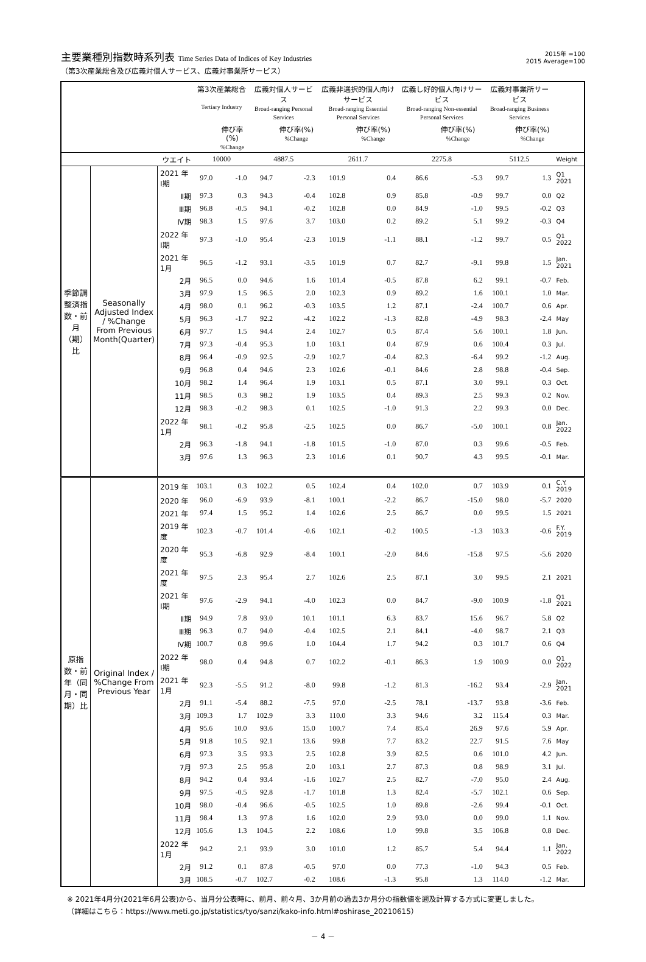主要業種別指数時系列表 Time Series Data of Indices of Key Industries
（第3次産業総合及び広義対個人サービス、広義対事業所サービス）
2015年 =100
2015 Average=100
| | | | 第3次産業総合 Tertiary Industry | | 広義対個人サービス Broad-ranging Personal Services | | 広義非選択的個人向けサービス Broad-ranging Essential Personal Services | | 広義し好的個人向けサービス Broad-ranging Non-essential Personal Services | | 広義対事業所サービス Broad-ranging Business Services | | |
| --- | --- | --- | --- | --- | --- | --- | --- | --- | --- | --- | --- | --- | --- |
| | | | | 伸び率(%) %Change | | 伸び率(%) %Change | | 伸び率(%) %Change | | 伸び率(%) %Change | | 伸び率(%) %Change | |
| ウエイト | | | 10000 | | 4887.5 | | 2611.7 | | 2275.8 | | 5112.5 | | Weight |
| 季節調整済指数・前月（期）比 | Seasonally Adjusted Index / %Change From Previous Month(Quarter) | 2021 年 Ⅰ期 | 97.0 | -1.0 | 94.7 | -2.3 | 101.9 | 0.4 | 86.6 | -5.3 | 99.7 | 1.3 | Q1 2021 |
| | | Ⅱ期 | 97.3 | 0.3 | 94.3 | -0.4 | 102.8 | 0.9 | 85.8 | -0.9 | 99.7 | 0.0 | Q2 |
| | | Ⅲ期 | 96.8 | -0.5 | 94.1 | -0.2 | 102.8 | 0.0 | 84.9 | -1.0 | 99.5 | -0.2 | Q3 |
| | | Ⅳ期 | 98.3 | 1.5 | 97.6 | 3.7 | 103.0 | 0.2 | 89.2 | 5.1 | 99.2 | -0.3 | Q4 |
| | | 2022 年 Ⅰ期 | 97.3 | -1.0 | 95.4 | -2.3 | 101.9 | -1.1 | 88.1 | -1.2 | 99.7 | 0.5 | Q1 2022 |
| | | 2021 年 1月 | 96.5 | -1.2 | 93.1 | -3.5 | 101.9 | 0.7 | 82.7 | -9.1 | 99.8 | 1.5 | Jan. 2021 |
| | | 2月 | 96.5 | 0.0 | 94.6 | 1.6 | 101.4 | -0.5 | 87.8 | 6.2 | 99.1 | -0.7 | Feb. |
| | | 3月 | 97.9 | 1.5 | 96.5 | 2.0 | 102.3 | 0.9 | 89.2 | 1.6 | 100.1 | 1.0 | Mar. |
| | | 4月 | 98.0 | 0.1 | 96.2 | -0.3 | 103.5 | 1.2 | 87.1 | -2.4 | 100.7 | 0.6 | Apr. |
| | | 5月 | 96.3 | -1.7 | 92.2 | -4.2 | 102.2 | -1.3 | 82.8 | -4.9 | 98.3 | -2.4 | May |
| | | 6月 | 97.7 | 1.5 | 94.4 | 2.4 | 102.7 | 0.5 | 87.4 | 5.6 | 100.1 | 1.8 | Jun. |
| | | 7月 | 97.3 | -0.4 | 95.3 | 1.0 | 103.1 | 0.4 | 87.9 | 0.6 | 100.4 | 0.3 | Jul. |
| | | 8月 | 96.4 | -0.9 | 92.5 | -2.9 | 102.7 | -0.4 | 82.3 | -6.4 | 99.2 | -1.2 | Aug. |
| | | 9月 | 96.8 | 0.4 | 94.6 | 2.3 | 102.6 | -0.1 | 84.6 | 2.8 | 98.8 | -0.4 | Sep. |
| | | 10月 | 98.2 | 1.4 | 96.4 | 1.9 | 103.1 | 0.5 | 87.1 | 3.0 | 99.1 | 0.3 | Oct. |
| | | 11月 | 98.5 | 0.3 | 98.2 | 1.9 | 103.5 | 0.4 | 89.3 | 2.5 | 99.3 | 0.2 | Nov. |
| | | 12月 | 98.3 | -0.2 | 98.3 | 0.1 | 102.5 | -1.0 | 91.3 | 2.2 | 99.3 | 0.0 | Dec. |
| | | 2022 年 1月 | 98.1 | -0.2 | 95.8 | -2.5 | 102.5 | 0.0 | 86.7 | -5.0 | 100.1 | 0.8 | Jan. 2022 |
| | | 2月 | 96.3 | -1.8 | 94.1 | -1.8 | 101.5 | -1.0 | 87.0 | 0.3 | 99.6 | -0.5 | Feb. |
| | | 3月 | 97.6 | 1.3 | 96.3 | 2.3 | 101.6 | 0.1 | 90.7 | 4.3 | 99.5 | -0.1 | Mar. |
| 原指数・前年（同月・同期）比 | Original Index / %Change From Previous Year | 2019 年 | 103.1 | 0.3 | 102.2 | 0.5 | 102.4 | 0.4 | 102.0 | 0.7 | 103.9 | 0.1 | C.Y. 2019 |
| | | 2020 年 | 96.0 | -6.9 | 93.9 | -8.1 | 100.1 | -2.2 | 86.7 | -15.0 | 98.0 | -5.7 | 2020 |
| | | 2021 年 | 97.4 | 1.5 | 95.2 | 1.4 | 102.6 | 2.5 | 86.7 | 0.0 | 99.5 | 1.5 | 2021 |
| | | 2019 年度 | 102.3 | -0.7 | 101.4 | -0.6 | 102.1 | -0.2 | 100.5 | -1.3 | 103.3 | -0.6 | F.Y. 2019 |
| | | 2020 年度 | 95.3 | -6.8 | 92.9 | -8.4 | 100.1 | -2.0 | 84.6 | -15.8 | 97.5 | -5.6 | 2020 |
| | | 2021 年度 | 97.5 | 2.3 | 95.4 | 2.7 | 102.6 | 2.5 | 87.1 | 3.0 | 99.5 | 2.1 | 2021 |
| | | 2021 年 Ⅰ期 | 97.6 | -2.9 | 94.1 | -4.0 | 102.3 | 0.0 | 84.7 | -9.0 | 100.9 | -1.8 | Q1 2021 |
| | | Ⅱ期 | 94.9 | 7.8 | 93.0 | 10.1 | 101.1 | 6.3 | 83.7 | 15.6 | 96.7 | 5.8 | Q2 |
| | | Ⅲ期 | 96.3 | 0.7 | 94.0 | -0.4 | 102.5 | 2.1 | 84.1 | -4.0 | 98.7 | 2.1 | Q3 |
| | | Ⅳ期 | 100.7 | 0.8 | 99.6 | 1.0 | 104.4 | 1.7 | 94.2 | 0.3 | 101.7 | 0.6 | Q4 |
| | | 2022 年 Ⅰ期 | 98.0 | 0.4 | 94.8 | 0.7 | 102.2 | -0.1 | 86.3 | 1.9 | 100.9 | 0.0 | Q1 2022 |
| | | 2021 年 1月 | 92.3 | -5.5 | 91.2 | -8.0 | 99.8 | -1.2 | 81.3 | -16.2 | 93.4 | -2.9 | Jan. 2021 |
| | | 2月 | 91.1 | -5.4 | 88.2 | -7.5 | 97.0 | -2.5 | 78.1 | -13.7 | 93.8 | -3.6 | Feb. |
| | | 3月 | 109.3 | 1.7 | 102.9 | 3.3 | 110.0 | 3.3 | 94.6 | 3.2 | 115.4 | 0.3 | Mar. |
| | | 4月 | 95.6 | 10.0 | 93.6 | 15.0 | 100.7 | 7.4 | 85.4 | 26.9 | 97.6 | 5.9 | Apr. |
| | | 5月 | 91.8 | 10.5 | 92.1 | 13.6 | 99.8 | 7.7 | 83.2 | 22.7 | 91.5 | 7.6 | May |
| | | 6月 | 97.3 | 3.5 | 93.3 | 2.5 | 102.8 | 3.9 | 82.5 | 0.6 | 101.0 | 4.2 | Jun. |
| | | 7月 | 97.3 | 2.5 | 95.8 | 2.0 | 103.1 | 2.7 | 87.3 | 0.8 | 98.9 | 3.1 | Jul. |
| | | 8月 | 94.2 | 0.4 | 93.4 | -1.6 | 102.7 | 2.5 | 82.7 | -7.0 | 95.0 | 2.4 | Aug. |
| | | 9月 | 97.5 | -0.5 | 92.8 | -1.7 | 101.8 | 1.3 | 82.4 | -5.7 | 102.1 | 0.6 | Sep. |
| | | 10月 | 98.0 | -0.4 | 96.6 | -0.5 | 102.5 | 1.0 | 89.8 | -2.6 | 99.4 | -0.1 | Oct. |
| | | 11月 | 98.4 | 1.3 | 97.8 | 1.6 | 102.0 | 2.9 | 93.0 | 0.0 | 99.0 | 1.1 | Nov. |
| | | 12月 | 105.6 | 1.3 | 104.5 | 2.2 | 108.6 | 1.0 | 99.8 | 3.5 | 106.8 | 0.8 | Dec. |
| | | 2022 年 1月 | 94.2 | 2.1 | 93.9 | 3.0 | 101.0 | 1.2 | 85.7 | 5.4 | 94.4 | 1.1 | Jan. 2022 |
| | | 2月 | 91.2 | 0.1 | 87.8 | -0.5 | 97.0 | 0.0 | 77.3 | -1.0 | 94.3 | 0.5 | Feb. |
| | | 3月 | 108.5 | -0.7 | 102.7 | -0.2 | 108.6 | -1.3 | 95.8 | 1.3 | 114.0 | -1.2 | Mar. |
※ 2021年4月分(2021年6月公表)から、当月分公表時に、前月、前々月、3か月前の過去3か月分の指数値を遡及計算する方式に変更しました。
（詳細はこちら：https://www.meti.go.jp/statistics/tyo/sanzi/kako-info.html#oshirase_20210615）
－ 4 －